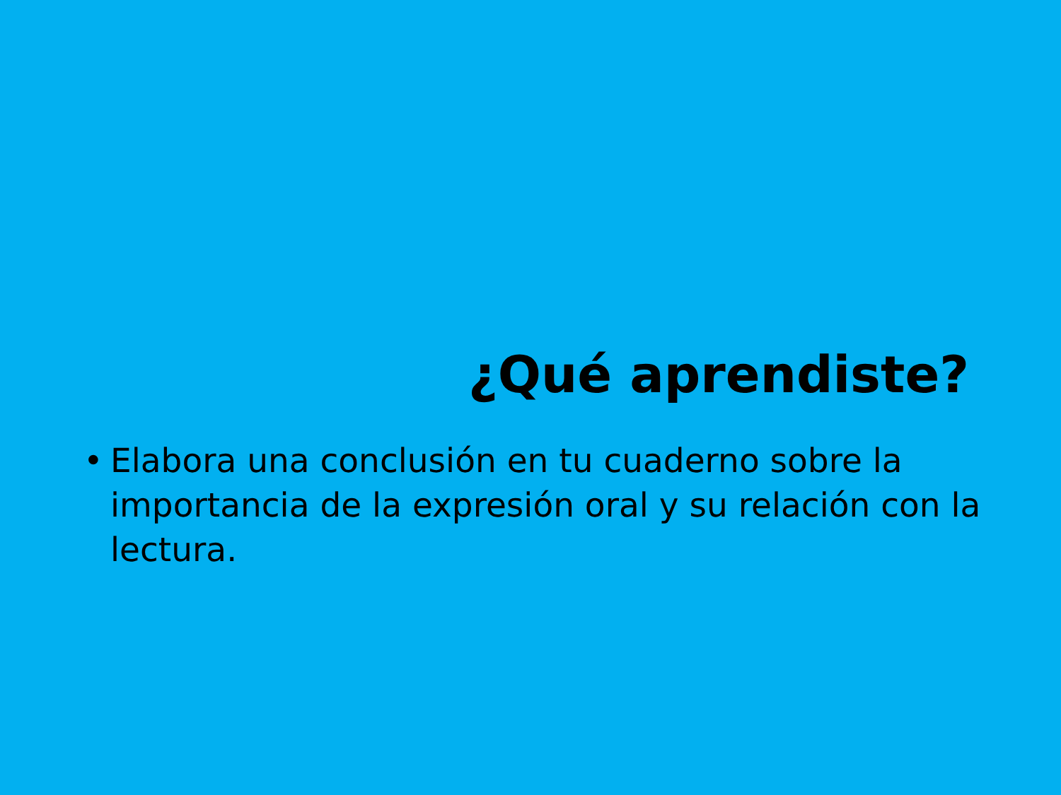¿Qué aprendiste?
• Elabora una conclusión en tu cuaderno sobre la importancia de la expresión oral y su relación con la lectura.